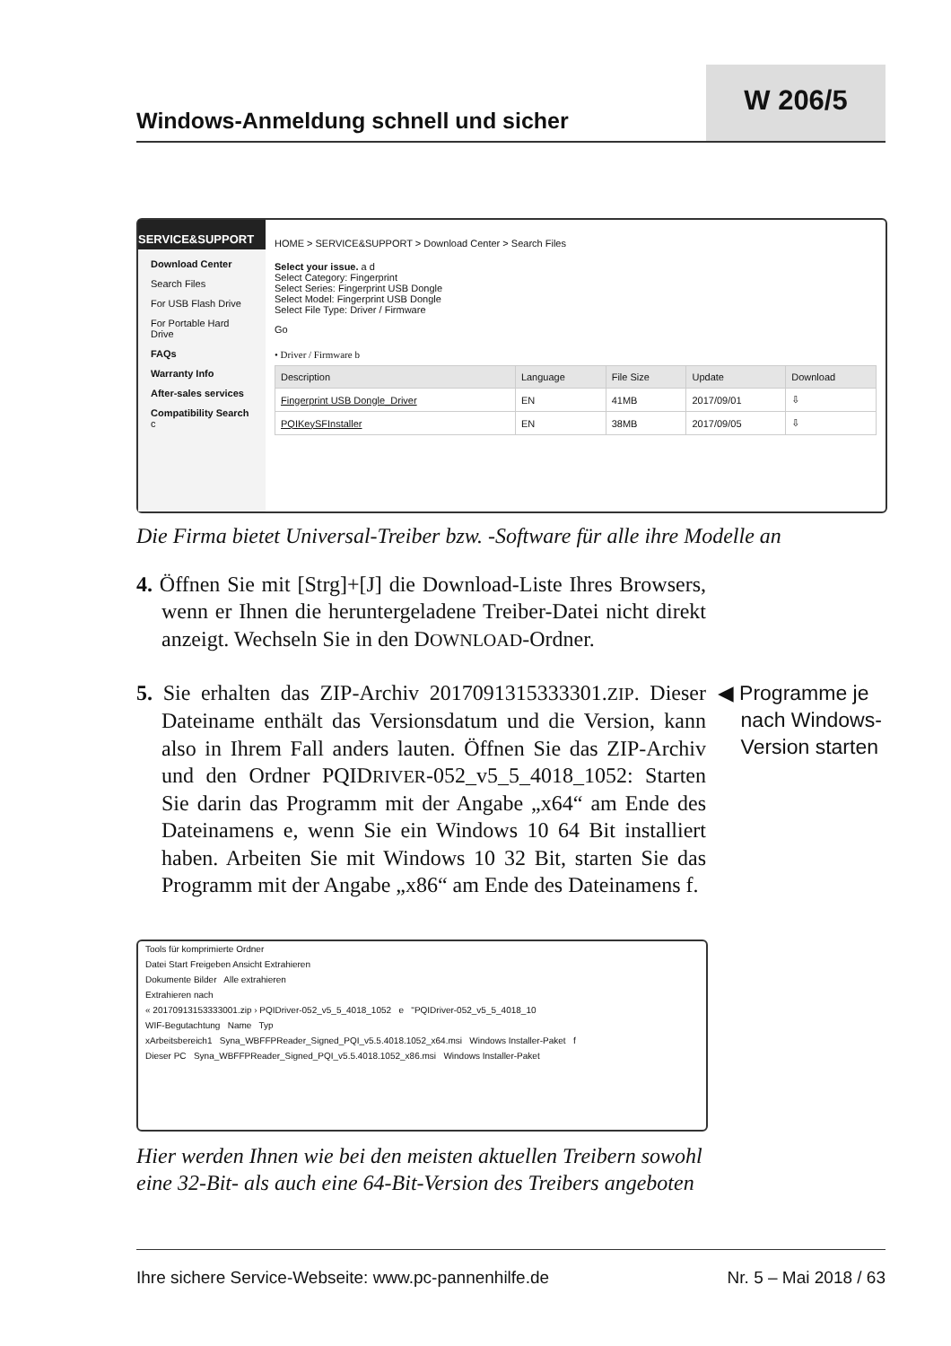Windows-Anmeldung schnell und sicher
W 206/5
SERVICE&SUPPORT
Download Center
Search Files
For USB Flash Drive
For Portable Hard Drive
FAQs
Warranty Info
After-sales services
Compatibility Search c
HOME > SERVICE&SUPPORT > Download Center > Search Files
Select your issue. a d
Select Category: Fingerprint
Select Series: Fingerprint USB Dongle
Select Model: Fingerprint USB Dongle
Select File Type: Driver / Firmware
Go
• Driver / Firmware b
| Description | Language | File Size | Update | Download |
| --- | --- | --- | --- | --- |
| Fingerprint USB Dongle_Driver | EN | 41MB | 2017/09/01 | ⇩ |
| PQIKeySFInstaller | EN | 38MB | 2017/09/05 | ⇩ |
Die Firma bietet Universal-Treiber bzw. -Software für alle ihre Modelle an
4. Öffnen Sie mit [Strg]+[J] die Download-Liste Ihres Browsers, wenn er Ihnen die heruntergeladene Treiber-Datei nicht direkt anzeigt. Wechseln Sie in den DOWNLOAD-Ordner.
5. Sie erhalten das ZIP-Archiv 2017091315333301.ZIP. Dieser Dateiname enthält das Versionsdatum und die Version, kann also in Ihrem Fall anders lauten. Öffnen Sie das ZIP-Archiv und den Ordner PQIDRIVER-052_v5_5_4018_1052: Starten Sie darin das Programm mit der Angabe „x64“ am Ende des Dateinamens e, wenn Sie ein Windows 10 64 Bit installiert haben. Arbeiten Sie mit Windows 10 32 Bit, starten Sie das Programm mit der Angabe „x86“ am Ende des Dateinamens f.
◀ Programme je
nach Windows-
Version starten
Tools für komprimierte Ordner
Datei Start Freigeben Ansicht Extrahieren
Dokumente Bilder Alle extrahieren
Extrahieren nach
« 20170913153333001.zip › PQIDriver-052_v5_5_4018_1052 e "PQIDriver-052_v5_5_4018_10
WIF-Begutachtung Name Typ
xArbeitsbereich1 Syna_WBFFPReader_Signed_PQI_v5.5.4018.1052_x64.msi Windows Installer-Paket f
Dieser PC Syna_WBFFPReader_Signed_PQI_v5.5.4018.1052_x86.msi Windows Installer-Paket
Hier werden Ihnen wie bei den meisten aktuellen Treibern sowohl eine 32-Bit- als auch eine 64-Bit-Version des Treibers angeboten
Ihre sichere Service-Webseite: www.pc-pannenhilfe.de Nr. 5 – Mai 2018 / 63